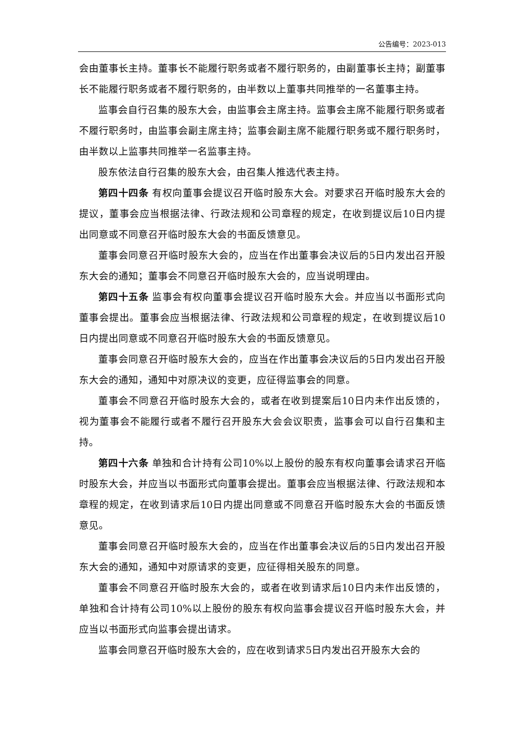公告编号：2023-013
会由董事长主持。董事长不能履行职务或者不履行职务的，由副董事长主持；副董事长不能履行职务或者不履行职务的，由半数以上董事共同推举的一名董事主持。
监事会自行召集的股东大会，由监事会主席主持。监事会主席不能履行职务或者不履行职务时，由监事会副主席主持；监事会副主席不能履行职务或不履行职务时，由半数以上监事共同推举一名监事主持。
股东依法自行召集的股东大会，由召集人推选代表主持。
第四十四条 有权向董事会提议召开临时股东大会。对要求召开临时股东大会的提议，董事会应当根据法律、行政法规和公司章程的规定，在收到提议后10日内提出同意或不同意召开临时股东大会的书面反馈意见。
董事会同意召开临时股东大会的，应当在作出董事会决议后的5日内发出召开股东大会的通知；董事会不同意召开临时股东大会的，应当说明理由。
第四十五条 监事会有权向董事会提议召开临时股东大会。并应当以书面形式向董事会提出。董事会应当根据法律、行政法规和公司章程的规定，在收到提议后10日内提出同意或不同意召开临时股东大会的书面反馈意见。
董事会同意召开临时股东大会的，应当在作出董事会决议后的5日内发出召开股东大会的通知，通知中对原决议的变更，应征得监事会的同意。
董事会不同意召开临时股东大会的，或者在收到提案后10日内未作出反馈的，视为董事会不能履行或者不履行召开股东大会会议职责，监事会可以自行召集和主持。
第四十六条 单独和合计持有公司10%以上股份的股东有权向董事会请求召开临时股东大会，并应当以书面形式向董事会提出。董事会应当根据法律、行政法规和本章程的规定，在收到请求后10日内提出同意或不同意召开临时股东大会的书面反馈意见。
董事会同意召开临时股东大会的，应当在作出董事会决议后的5日内发出召开股东大会的通知，通知中对原请求的变更，应征得相关股东的同意。
董事会不同意召开临时股东大会的，或者在收到请求后10日内未作出反馈的，单独和合计持有公司10%以上股份的股东有权向监事会提议召开临时股东大会，并应当以书面形式向监事会提出请求。
监事会同意召开临时股东大会的，应在收到请求5日内发出召开股东大会的